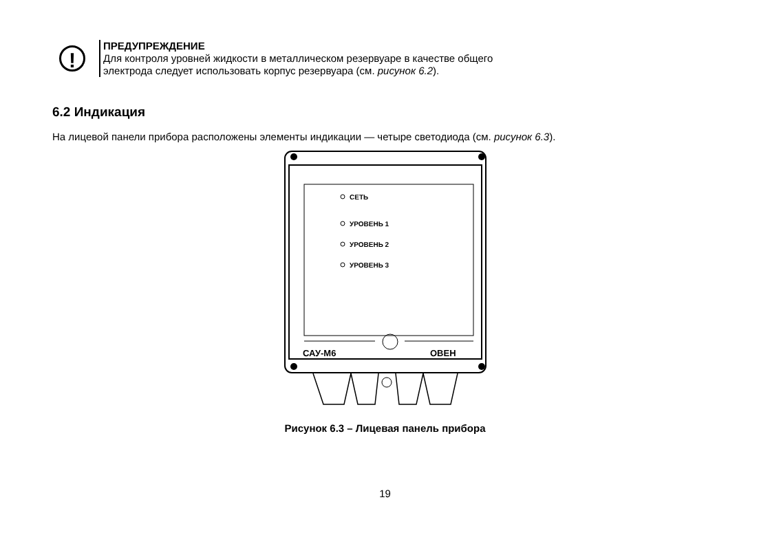!
ПРЕДУПРЕЖДЕНИЕ
Для контроля уровней жидкости в металлическом резервуаре в качестве общего
электрода следует использовать корпус резервуара (см. рисунок 6.2).
6.2 Индикация
На лицевой панели прибора расположены элементы индикации — четыре светодиода (см. рисунок 6.3).
СЕТЬ
УРОВЕНЬ 1
УРОВЕНЬ 2
УРОВЕНЬ 3
САУ-М6
ОВЕН
Рисунок 6.3 – Лицевая панель прибора
19